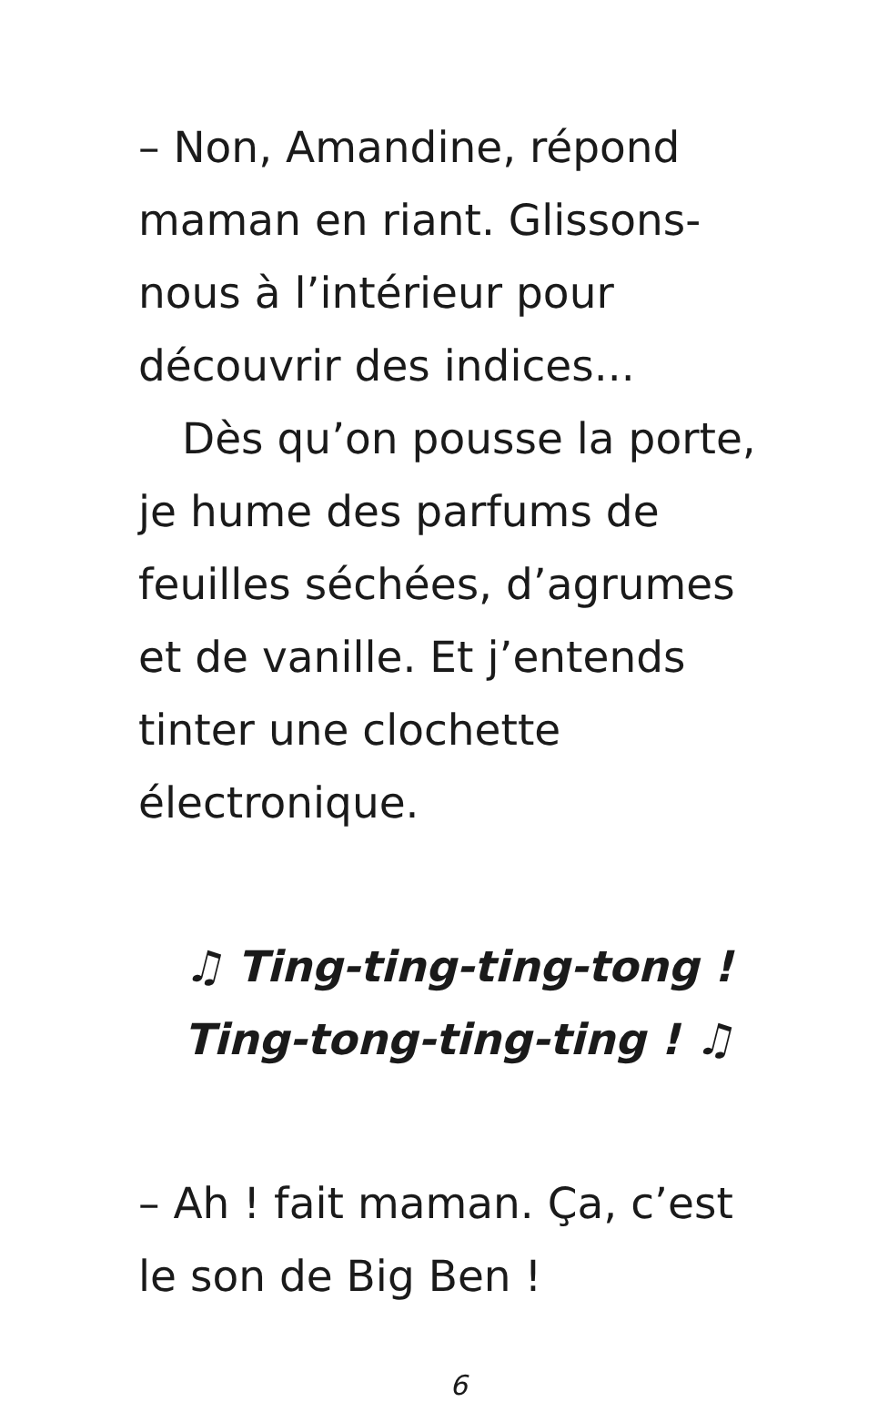– Non, Amandine, répond maman en riant. Glissons-nous à l’intérieur pour découvrir des indices...
Dès qu’on pousse la porte, je hume des parfums de feuilles séchées, d’agrumes et de vanille. Et j’entends tinter une clochette électronique.
♫ Ting-ting-ting-tong !
Ting-tong-ting-ting ! ♫
– Ah ! fait maman. Ça, c’est le son de Big Ben !
6